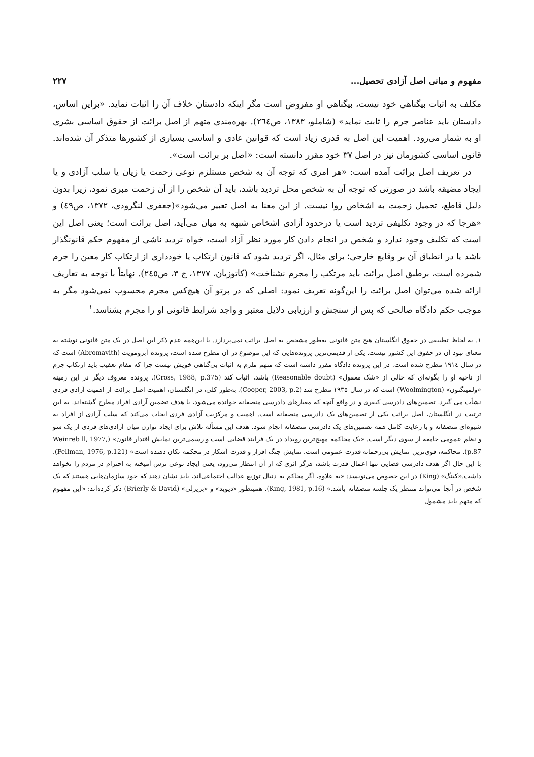مفهوم و مبانی اصل آزادی تحصیل... ۲۲۷
مکلف به اثبات بیگناهی خود نیست، بیگناهی او مفروض است مگر اینکه دادستان خلاف آن را اثبات نماید. «براین اساس، دادستان باید عناصر جرم را ثابت نماید» (شاملو، ۱۳۸۳، ص۲٦٤). بهره‌مندی متهم از اصل برائت از حقوق اساسی بشری او به شمار می‌رود. اهمیت این اصل به قدری زیاد است که قوانین عادی و اساسی بسیاری از کشورها متذکر آن شده‌اند. قانون اساسی کشورمان نیز در اصل ۳۷ خود مقرر دانسته است: «اصل بر برائت است».
در تعریف اصل برائت آمده است: «هر امری که توجه آن به شخص مستلزم نوعی زحمت یا زیان یا سلب آزادی و یا ایجاد مضیقه باشد در صورتی که توجه آن به شخص محل تردید باشد، باید آن شخص را از آن زحمت مبری نمود، زیرا بدون دلیل قاطع، تحمیل زحمت به اشخاص روا نیست. از این معنا به اصل تعبیر می‌شود»(جعفری لنگرودی، ۱۳۷۲، ص٤۹) و «هرجا که در وجود تکلیفی تردید است یا درحدود آزادی اشخاص شبهه به میان می‌آید، اصل برائت است؛ یعنی اصل این است که تکلیف وجود ندارد و شخص در انجام دادن کار مورد نظر آزاد است، خواه تردید ناشی از مفهوم حکم قانونگذار باشد یا در انطباق آن بر وقایع خارجی؛ برای مثال، اگر تردید شود که قانون ارتکاب یا خودداری از ارتکاب کار معین را جرم شمرده است، برطبق اصل برائت باید مرتکب را مجرم نشناخت» (کاتوزیان، ۱۳۷۷، ج ۳، ص۲٤٥). نهایتاً با توجه به تعاریف ارائه شده می‌توان اصل برائت را این‌گونه تعریف نمود: اصلی که در پرتو آن هیچ‌کس مجرم محسوب نمی‌شود مگر به موجب حکم دادگاه صالحی که پس از سنجش و ارزیابی دلایل معتبر و واجد شرایط قانونی او را مجرم بشناسد.<sup>۱</sup>
۱. به لحاظ تطبیقی در حقوق انگلستان هیچ متن قانونی به‌طور مشخص به اصل برائت نمی‌پردازد. با این‌همه عدم ذکر این اصل در یک متن قانونی نوشته به معنای نبود آن در حقوق این کشور نیست. یکی از قدیمی‌ترین پرونده‌هایی که این موضوع در آن مطرح شده است، پرونده آبرومویت (Abromavith) است که در سال ۱۹۱٤ مطرح شده است. در این پرونده دادگاه مقرر داشته است که متهم ملزم به اثبات بی‌گناهی خویش نیست چرا که مقام تعقیب باید ارتکاب جرم از ناحیه او را بگونه‌ای که خالی از «شک معقول» (Reasonable doubt) باشد، اثبات کند (Cross, 1988, p.375). پرونده معروف دیگر در این زمینه «ولمینگتون» (Woolmington) است که در سال ۱۹۳٥ مطرح شد (Cooper, 2003, p.2). به‌طور کلی، در انگلستان، اهمیت اصل برائت از اهمیت آزادی فردی نشأت می گیرد. تضمین‌های دادرسی کیفری و در واقع آنچه که معیارهای دادرسی منصفانه خوانده می‌شود، با هدف تضمین آزادی افراد مطرح گشته‌اند. به این ترتیب در انگلستان، اصل برائت یکی از تضمین‌های یک دادرسی منصفانه است. اهمیت و مرکزیت آزادی فردی ایجاب می‌کند که سلب آزادی از افراد به شیوه‌ای منصفانه و با رعایت کامل همه تضمین‌های یک دادرسی منصفانه انجام شود. هدف این مسأله تلاش برای ایجاد توازن میان آزادی‌های فردی از یک سو و نظم عمومی جامعه از سوی دیگر است. «یک محاکمه مهیج‌ترین رویداد در یک فرایند قضایی است و رسمی‌ترین نمایش اقتدار قانون» (Weinreb ll, 1977, p.87). محاکمه، قوی‌ترین نمایش بی‌رحمانه قدرت عمومی است. نمایش جنگ افزار و قدرت آشکار در محکمه تکان دهنده است» (Fellman, 1976, p.121). با این حال اگر هدف دادرسی قضایی تنها اعمال قدرت باشد، هرگز اثری که از آن انتظار می‌رود، یعنی ایجاد نوعی ترس آمیخته به احترام در مردم را نخواهد داشت.«کینگ» (King) در این خصوص می‌نویسد: «به علاوه، اگر محاکم به دنبال توزیع عدالت اجتماعی‌اند، باید نشان دهند که خود سازمان‌هایی هستند که یک شخص در آنجا می‌تواند منتظر یک جلسه منصفانه باشد.» (King, 1981, p.16). همینطور «دیوید» و «بریرلی» (Brierly & David) ذکر کرده‌اند: «این مفهوم که متهم باید مشمول